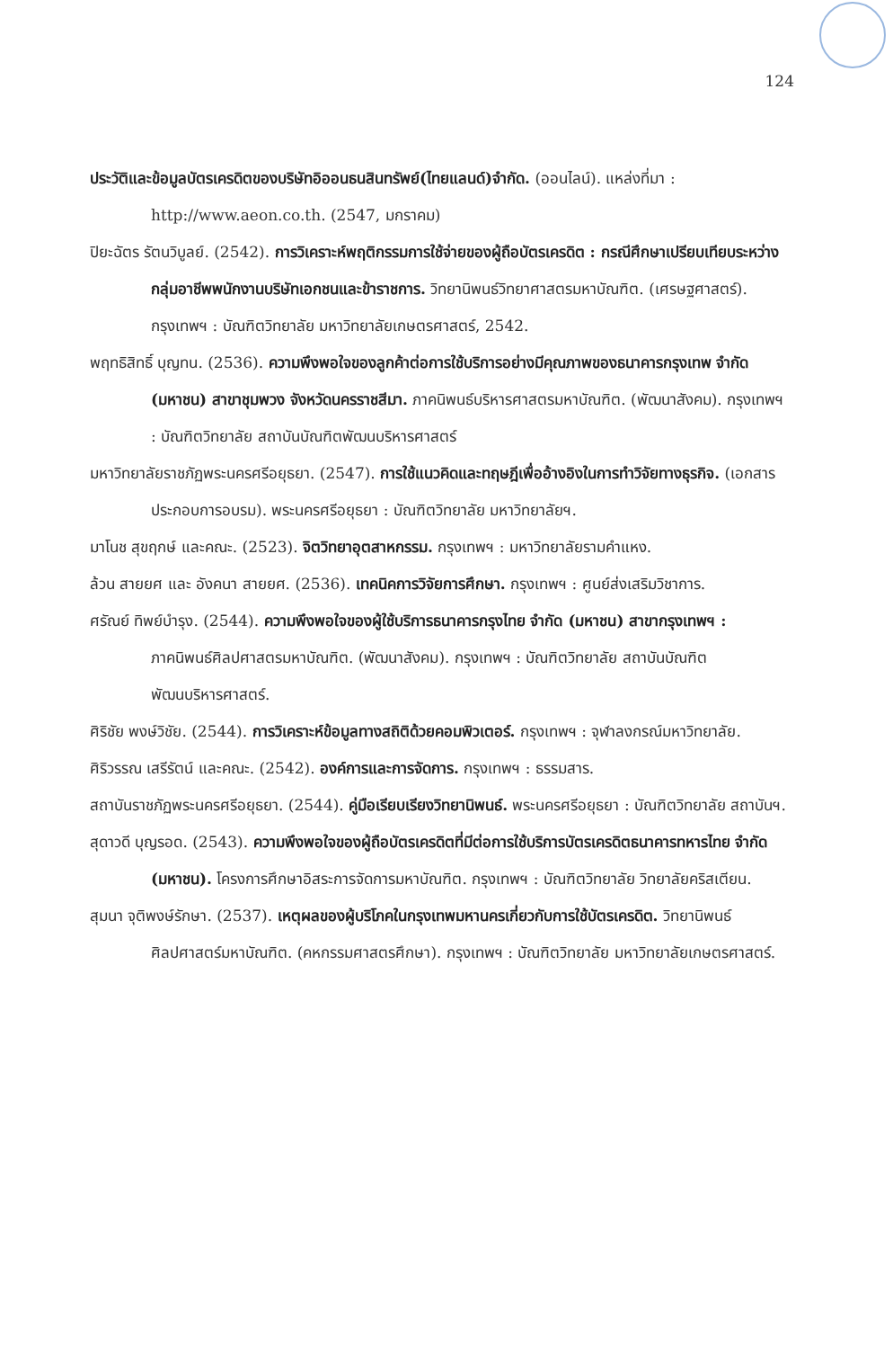124
ประวัติและข้อมูลบัตรเครดิตของบริษัทอิออนธนสินทรัพย์(ไทยแลนด์)จำกัด. (ออนไลน์). แหล่งที่มา : http://www.aeon.co.th. (2547, มกราคม)
ปิยะฉัตร รัตนวิบูลย์. (2542). การวิเคราะห์พฤติกรรมการใช้จ่ายของผู้ถือบัตรเครดิต : กรณีศึกษาเปรียบเทียบระหว่างกลุ่มอาชีพพนักงานบริษัทเอกชนและข้าราชการ. วิทยานิพนธ์วิทยาศาสตรมหาบัณฑิต. (เศรษฐศาสตร์). กรุงเทพฯ : บัณฑิตวิทยาลัย มหาวิทยาลัยเกษตรศาสตร์, 2542.
พฤทธิสิทธิ์ บุญทน. (2536). ความพึงพอใจของลูกค้าต่อการใช้บริการอย่างมีคุณภาพของธนาคารกรุงเทพ จำกัด (มหาชน) สาขาชุมพวง จังหวัดนครราชสีมา. ภาคนิพนธ์บริหารศาสตรมหาบัณฑิต. (พัฒนาสังคม). กรุงเทพฯ : บัณฑิตวิทยาลัย สถาบันบัณฑิตพัฒนบริหารศาสตร์
มหาวิทยาลัยราชภัฏพระนครศรีอยุธยา. (2547). การใช้แนวคิดและทฤษฎีเพื่ออ้างอิงในการทำวิจัยทางธุรกิจ. (เอกสารประกอบการอบรม). พระนครศรีอยุธยา : บัณฑิตวิทยาลัย มหาวิทยาลัยฯ.
มาโนช สุขฤกษ์ และคณะ. (2523). จิตวิทยาอุตสาหกรรม. กรุงเทพฯ : มหาวิทยาลัยรามคำแหง.
ล้วน สายยศ และ อังคนา สายยศ. (2536). เทคนิคการวิจัยการศึกษา. กรุงเทพฯ : ศูนย์ส่งเสริมวิชาการ.
ศรัณย์ ทิพย์บำรุง. (2544). ความพึงพอใจของผู้ใช้บริการธนาคารกรุงไทย จำกัด (มหาชน) สาขากรุงเทพฯ : ภาคนิพนธ์ศิลปศาสตรมหาบัณฑิต. (พัฒนาสังคม). กรุงเทพฯ : บัณฑิตวิทยาลัย สถาบันบัณฑิตพัฒนบริหารศาสตร์.
ศิริชัย พงษ์วิชัย. (2544). การวิเคราะห์ข้อมูลทางสถิติด้วยคอมพิวเตอร์. กรุงเทพฯ : จุฬาลงกรณ์มหาวิทยาลัย.
ศิริวรรณ เสรีรัตน์ และคณะ. (2542). องค์การและการจัดการ. กรุงเทพฯ : ธรรมสาร.
สถาบันราชภัฏพระนครศรีอยุธยา. (2544). คู่มือเรียบเรียงวิทยานิพนธ์. พระนครศรีอยุธยา : บัณฑิตวิทยาลัย สถาบันฯ.
สุดาวดี บุญรอด. (2543). ความพึงพอใจของผู้ถือบัตรเครดิตที่มีต่อการใช้บริการบัตรเครดิตธนาคารทหารไทย จำกัด (มหาชน). โครงการศึกษาอิสระการจัดการมหาบัณฑิต. กรุงเทพฯ : บัณฑิตวิทยาลัย วิทยาลัยคริสเตียน.
สุมนา จุติพงษ์รักษา. (2537). เหตุผลของผู้บริโภคในกรุงเทพมหานครเกี่ยวกับการใช้บัตรเครดิต. วิทยานิพนธ์ศิลปศาสตร์มหาบัณฑิต. (คหกรรมศาสตรศึกษา). กรุงเทพฯ : บัณฑิตวิทยาลัย มหาวิทยาลัยเกษตรศาสตร์.